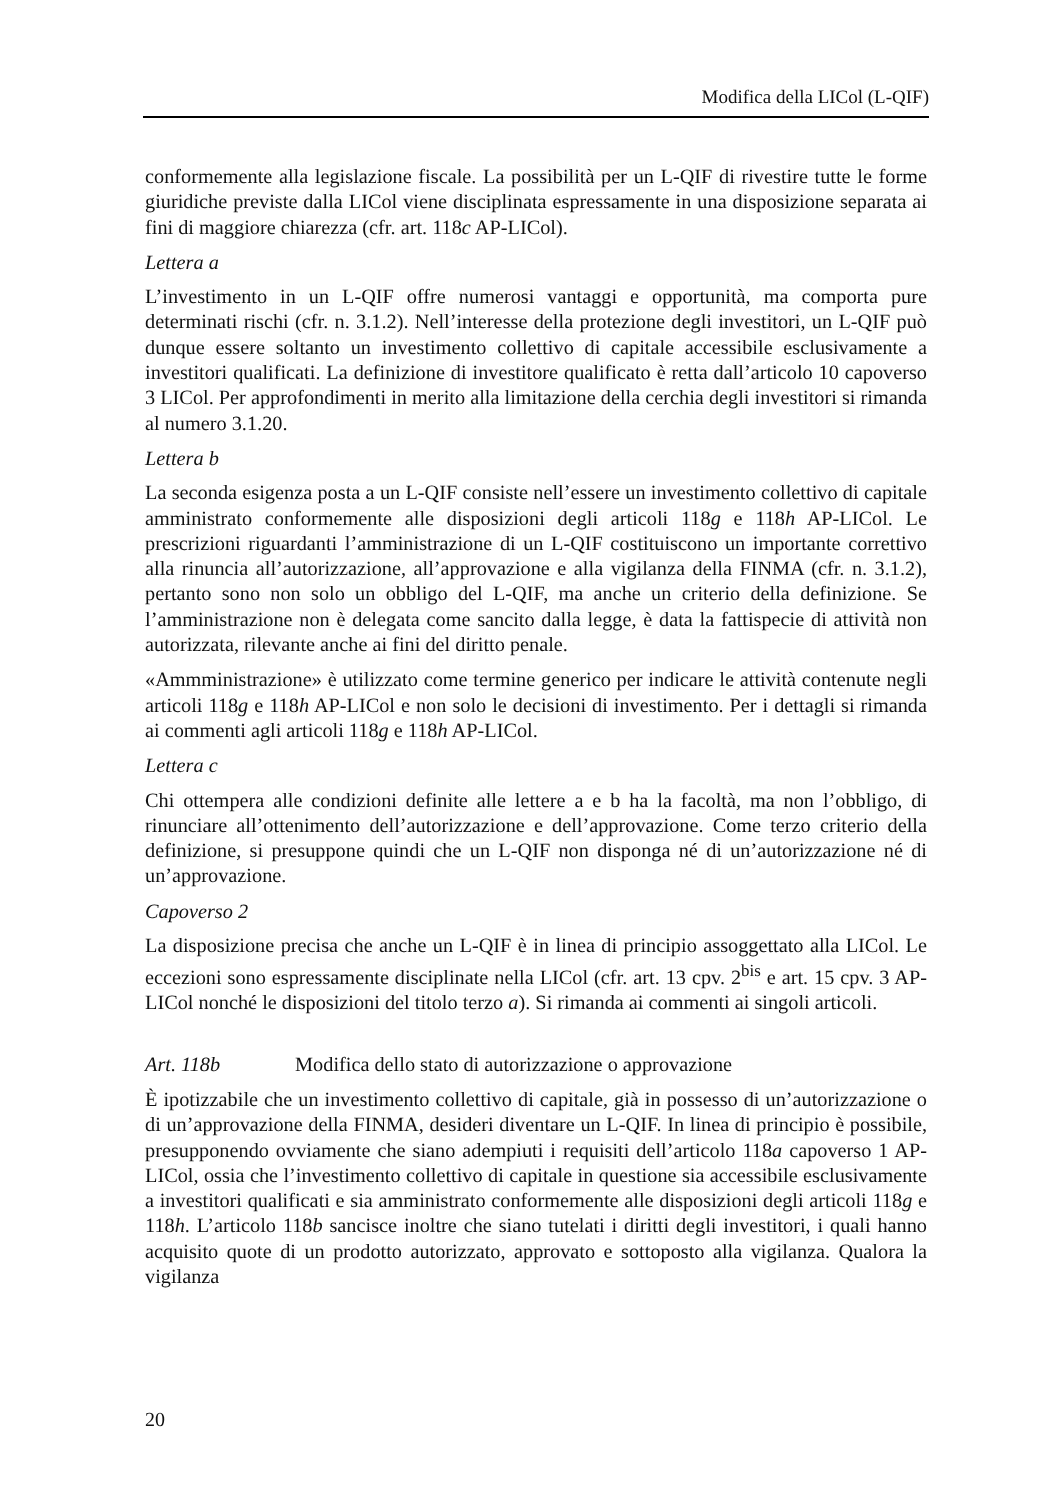Modifica della LICol (L-QIF)
conformemente alla legislazione fiscale. La possibilità per un L-QIF di rivestire tutte le forme giuridiche previste dalla LICol viene disciplinata espressamente in una disposizione separata ai fini di maggiore chiarezza (cfr. art. 118c AP-LICol).
Lettera a
L’investimento in un L-QIF offre numerosi vantaggi e opportunità, ma comporta pure determinati rischi (cfr. n. 3.1.2). Nell’interesse della protezione degli investitori, un L-QIF può dunque essere soltanto un investimento collettivo di capitale accessibile esclusivamente a investitori qualificati. La definizione di investitore qualificato è retta dall’articolo 10 capoverso 3 LICol. Per approfondimenti in merito alla limitazione della cerchia degli investitori si rimanda al numero 3.1.20.
Lettera b
La seconda esigenza posta a un L-QIF consiste nell’essere un investimento collettivo di capitale amministrato conformemente alle disposizioni degli articoli 118g e 118h AP-LICol. Le prescrizioni riguardanti l’amministrazione di un L-QIF costituiscono un importante correttivo alla rinuncia all’autorizzazione, all’approvazione e alla vigilanza della FINMA (cfr. n. 3.1.2), pertanto sono non solo un obbligo del L-QIF, ma anche un criterio della definizione. Se l’amministrazione non è delegata come sancito dalla legge, è data la fattispecie di attività non autorizzata, rilevante anche ai fini del diritto penale.
«Ammministrazione» è utilizzato come termine generico per indicare le attività contenute negli articoli 118g e 118h AP-LICol e non solo le decisioni di investimento. Per i dettagli si rimanda ai commenti agli articoli 118g e 118h AP-LICol.
Lettera c
Chi ottempera alle condizioni definite alle lettere a e b ha la facoltà, ma non l’obbligo, di rinunciare all’ottenimento dell’autorizzazione e dell’approvazione. Come terzo criterio della definizione, si presuppone quindi che un L-QIF non disponga né di un’autorizzazione né di un’approvazione.
Capoverso 2
La disposizione precisa che anche un L-QIF è in linea di principio assoggettato alla LICol. Le eccezioni sono espressamente disciplinate nella LICol (cfr. art. 13 cpv. 2<sup>bis</sup> e art. 15 cpv. 3 AP-LICol nonché le disposizioni del titolo terzo a). Si rimanda ai commenti ai singoli articoli.
Art. 118b Modifica dello stato di autorizzazione o approvazione
È ipotizzabile che un investimento collettivo di capitale, già in possesso di un’autorizzazione o di un’approvazione della FINMA, desideri diventare un L-QIF. In linea di principio è possibile, presupponendo ovviamente che siano adempiuti i requisiti dell’articolo 118a capoverso 1 AP-LICol, ossia che l’investimento collettivo di capitale in questione sia accessibile esclusivamente a investitori qualificati e sia amministrato conformemente alle disposizioni degli articoli 118g e 118h. L’articolo 118b sancisce inoltre che siano tutelati i diritti degli investitori, i quali hanno acquisito quote di un prodotto autorizzato, approvato e sottoposto alla vigilanza. Qualora la vigilanza
20